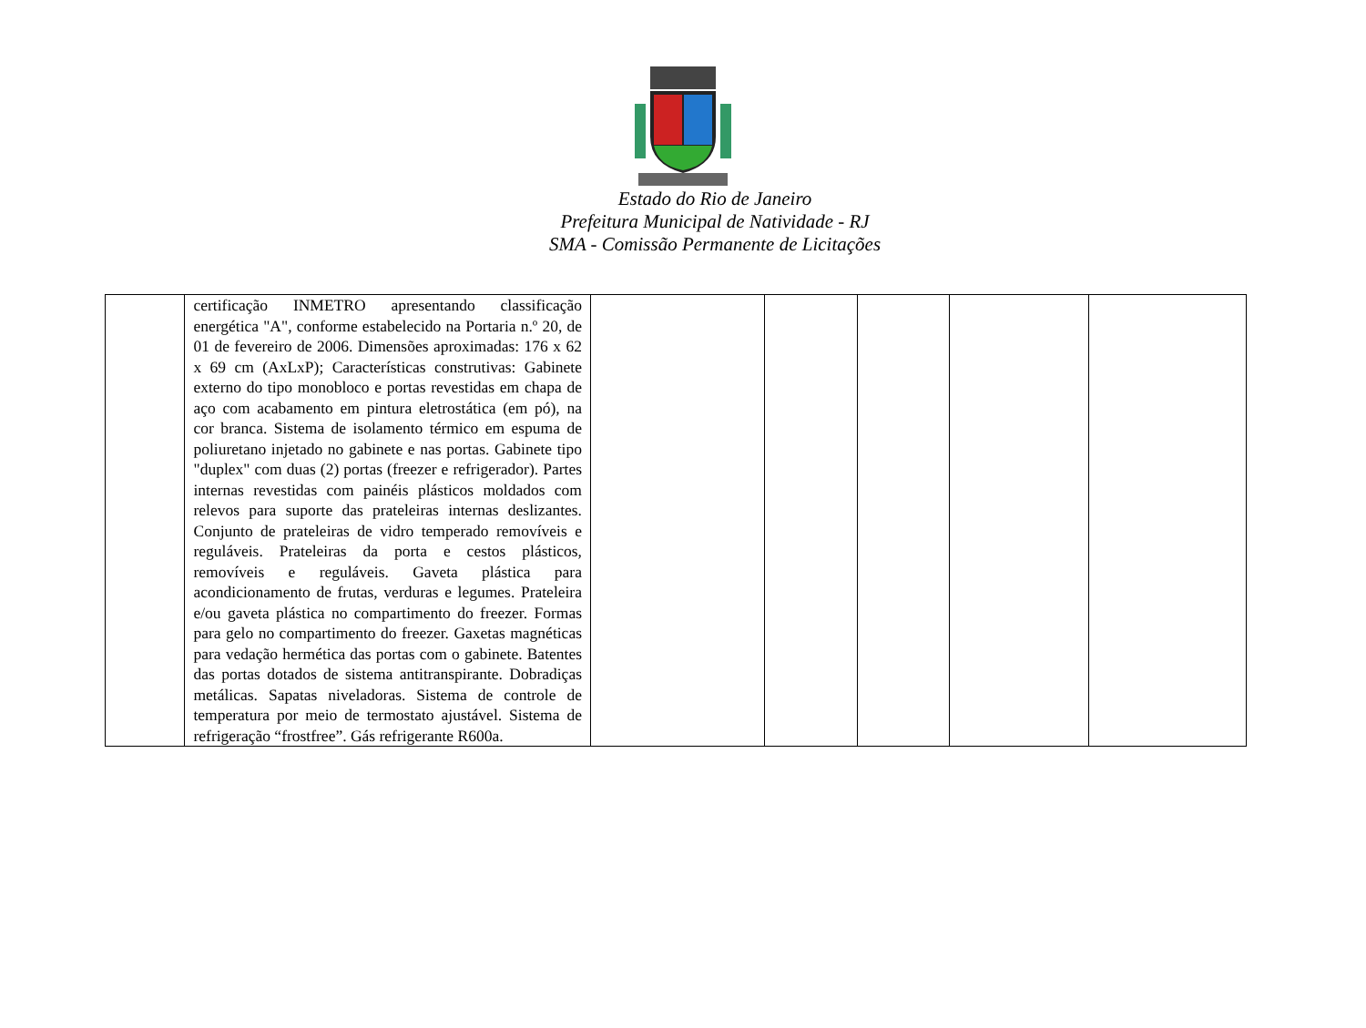Estado do Rio de Janeiro
Prefeitura Municipal de Natividade - RJ
SMA - Comissão Permanente de Licitações
| | certificação INMETRO apresentando classificação energética "A", conforme estabelecido na Portaria n.º 20, de 01 de fevereiro de 2006. Dimensões aproximadas: 176 x 62 x 69 cm (AxLxP); Características construtivas: Gabinete externo do tipo monobloco e portas revestidas em chapa de aço com acabamento em pintura eletrostática (em pó), na cor branca. Sistema de isolamento térmico em espuma de poliuretano injetado no gabinete e nas portas. Gabinete tipo "duplex" com duas (2) portas (freezer e refrigerador). Partes internas revestidas com painéis plásticos moldados com relevos para suporte das prateleiras internas deslizantes. Conjunto de prateleiras de vidro temperado removíveis e reguláveis. Prateleiras da porta e cestos plásticos, removíveis e reguláveis. Gaveta plástica para acondicionamento de frutas, verduras e legumes. Prateleira e/ou gaveta plástica no compartimento do freezer. Formas para gelo no compartimento do freezer. Gaxetas magnéticas para vedação hermética das portas com o gabinete. Batentes das portas dotados de sistema antitranspirante. Dobradiças metálicas. Sapatas niveladoras. Sistema de controle de temperatura por meio de termostato ajustável. Sistema de refrigeração “frostfree”. Gás refrigerante R600a. | | | | | |